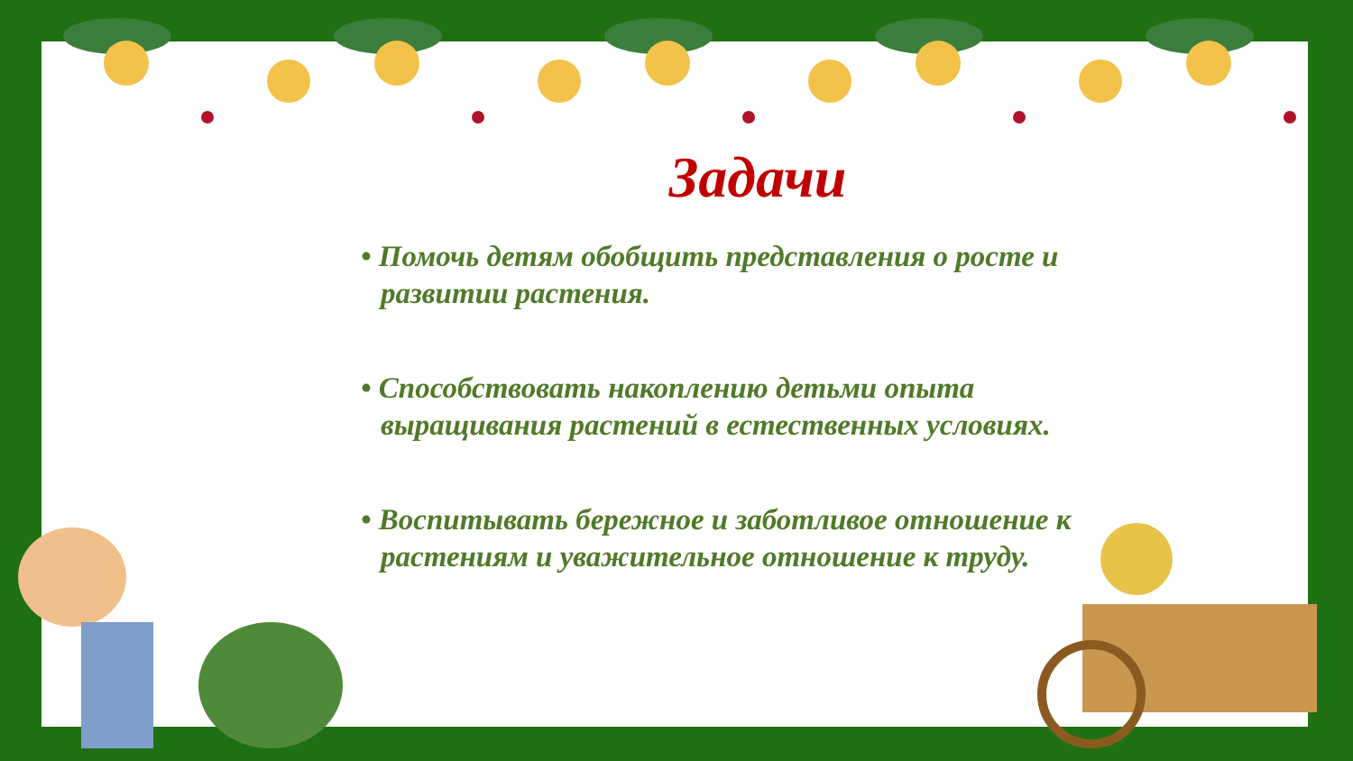Задачи
• Помочь детям обобщить представления о росте и развитии растения.
• Способствовать накоплению детьми опыта выращивания растений в естественных условиях.
• Воспитывать бережное и заботливое отношение к растениям и уважительное отношение к труду.